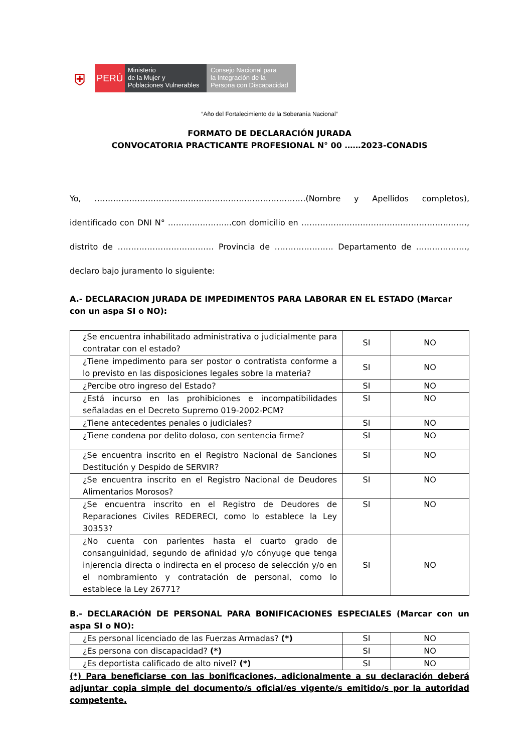⛨
PERÚ
Ministerio
de la Mujer y
Poblaciones Vulnerables
Consejo Nacional para
la Integración de la
Persona con Discapacidad
“Año del Fortalecimiento de la Soberanía Nacional”
FORMATO DE DECLARACIÓN JURADA
CONVOCATORIA PRACTICANTE PROFESIONAL N° 00 ……2023-CONADIS
Yo, ……………………………………………………………….……(Nombre y Apellidos completos), identificado con DNI N° …………………...con domicilio en ………………………………………………..……, distrito de ……………………………… Provincia de …………………. Departamento de ………………., declaro bajo juramento lo siguiente:
A.- DECLARACION JURADA DE IMPEDIMENTOS PARA LABORAR EN EL ESTADO (Marcar con un aspa SI o NO):
| ¿Se encuentra inhabilitado administrativa o judicialmente para contratar con el estado? | SI | NO |
| ¿Tiene impedimento para ser postor o contratista conforme a lo previsto en las disposiciones legales sobre la materia? | SI | NO |
| ¿Percibe otro ingreso del Estado? | SI | NO |
| ¿Está incurso en las prohibiciones e incompatibilidades señaladas en el Decreto Supremo 019-2002-PCM? | SI | NO |
| ¿Tiene antecedentes penales o judiciales? | SI | NO |
| ¿Tiene condena por delito doloso, con sentencia firme? | SI | NO |
| ¿Se encuentra inscrito en el Registro Nacional de Sanciones Destitución y Despido de SERVIR? | SI | NO |
| ¿Se encuentra inscrito en el Registro Nacional de Deudores Alimentarios Morosos? | SI | NO |
| ¿Se encuentra inscrito en el Registro de Deudores de Reparaciones Civiles REDERECI, como lo establece la Ley 30353? | SI | NO |
| ¿No cuenta con parientes hasta el cuarto grado de consanguinidad, segundo de afinidad y/o cónyuge que tenga injerencia directa o indirecta en el proceso de selección y/o en el nombramiento y contratación de personal, como lo establece la Ley 26771? | SI | NO |
B.- DECLARACIÓN DE PERSONAL PARA BONIFICACIONES ESPECIALES (Marcar con un aspa SI o NO):
| ¿Es personal licenciado de las Fuerzas Armadas? (*) | SI | NO |
| ¿Es persona con discapacidad? (*) | SI | NO |
| ¿Es deportista calificado de alto nivel? (*) | SI | NO |
(*) Para beneficiarse con las bonificaciones, adicionalmente a su declaración deberá adjuntar copia simple del documento/s oficial/es vigente/s emitido/s por la autoridad competente.